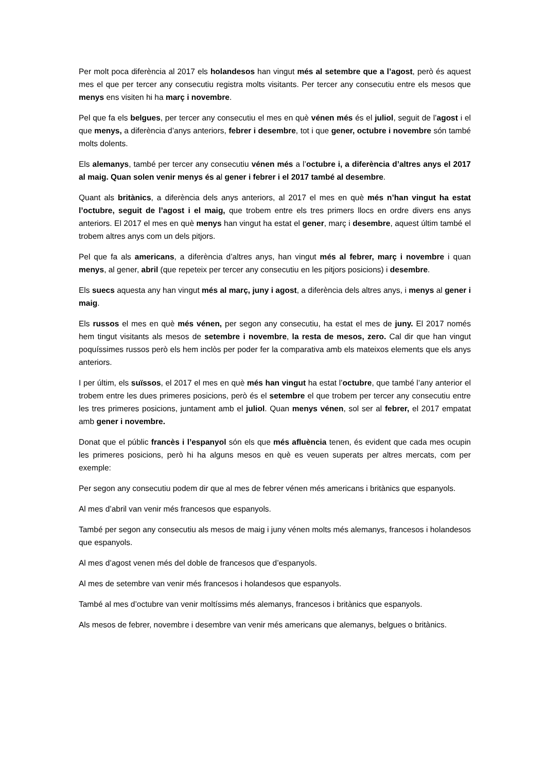Per molt poca diferència al 2017 els holandesos han vingut més al setembre que a l’agost, però és aquest mes el que per tercer any consecutiu registra molts visitants. Per tercer any consecutiu entre els mesos que menys ens visiten hi ha març i novembre.
Pel que fa els belgues, per tercer any consecutiu el mes en què vénen més és el juliol, seguit de l’agost i el que menys, a diferència d’anys anteriors, febrer i desembre, tot i que gener, octubre i novembre són també molts dolents.
Els alemanys, també per tercer any consecutiu vénen més a l’octubre i, a diferència d’altres anys el 2017 al maig. Quan solen venir menys és al gener i febrer i el 2017 també al desembre.
Quant als britànics, a diferència dels anys anteriors, al 2017 el mes en què més n’han vingut ha estat l’octubre, seguit de l’agost i el maig, que trobem entre els tres primers llocs en ordre divers ens anys anteriors. El 2017 el mes en què menys han vingut ha estat el gener, març i desembre, aquest últim també el trobem altres anys com un dels pitjors.
Pel que fa als americans, a diferència d’altres anys, han vingut més al febrer, març i novembre i quan menys, al gener, abril (que repeteix per tercer any consecutiu en les pitjors posicions) i desembre.
Els suecs aquesta any han vingut més al març, juny i agost, a diferència dels altres anys, i menys al gener i maig.
Els russos el mes en què més vénen, per segon any consecutiu, ha estat el mes de juny. El 2017 només hem tingut visitants als mesos de setembre i novembre, la resta de mesos, zero. Cal dir que han vingut poquíssimes russos però els hem inclòs per poder fer la comparativa amb els mateixos elements que els anys anteriors.
I per últim, els suïssos, el 2017 el mes en què més han vingut ha estat l’octubre, que també l’any anterior el trobem entre les dues primeres posicions, però és el setembre el que trobem per tercer any consecutiu entre les tres primeres posicions, juntament amb el juliol. Quan menys vénen, sol ser al febrer, el 2017 empatat amb gener i novembre.
Donat que el públic francès i l’espanyol són els que més afluència tenen, és evident que cada mes ocupin les primeres posicions, però hi ha alguns mesos en què es veuen superats per altres mercats, com per exemple:
Per segon any consecutiu podem dir que al mes de febrer vénen més americans i britànics que espanyols.
Al mes d’abril van venir més francesos que espanyols.
També per segon any consecutiu als mesos de maig i juny vénen molts més alemanys, francesos i holandesos que espanyols.
Al mes d’agost venen més del doble de francesos que d’espanyols.
Al mes de setembre van venir més francesos i holandesos que espanyols.
També al mes d’octubre van venir moltíssims més alemanys, francesos i britànics que espanyols.
Als mesos de febrer, novembre i desembre van venir més americans que alemanys, belgues o britànics.